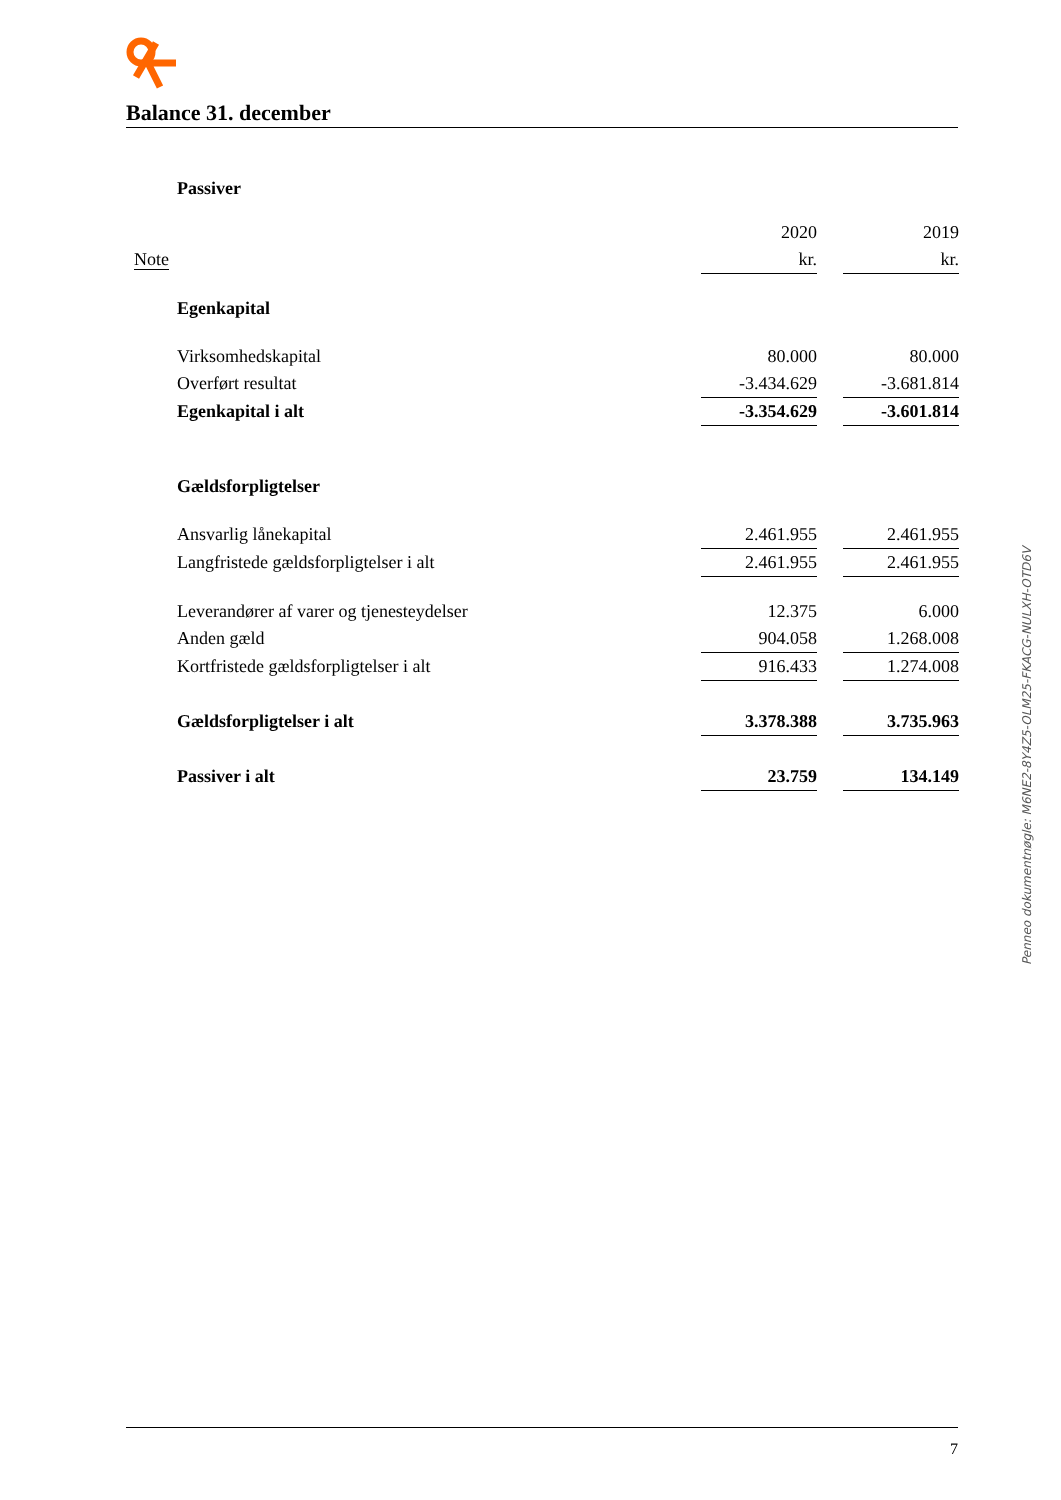Balance 31. december
| Passiver | | | | |
| | | 2020 | | 2019 |
| Note | | kr. | | kr. |
| Egenkapital | | | | |
| Virksomhedskapital | | 80.000 | | 80.000 |
| Overført resultat | | -3.434.629 | | -3.681.814 |
| Egenkapital i alt | | -3.354.629 | | -3.601.814 |
| Gældsforpligtelser | | | | |
| Ansvarlig lånekapital | | 2.461.955 | | 2.461.955 |
| Langfristede gældsforpligtelser i alt | | 2.461.955 | | 2.461.955 |
| Leverandører af varer og tjenesteydelser | | 12.375 | | 6.000 |
| Anden gæld | | 904.058 | | 1.268.008 |
| Kortfristede gældsforpligtelser i alt | | 916.433 | | 1.274.008 |
| Gældsforpligtelser i alt | | 3.378.388 | | 3.735.963 |
| Passiver i alt | | 23.759 | | 134.149 |
Penneo dokumentnøgle: M6NE2-8Y4Z5-OLM25-FKACG-NULXH-OTD6V
7